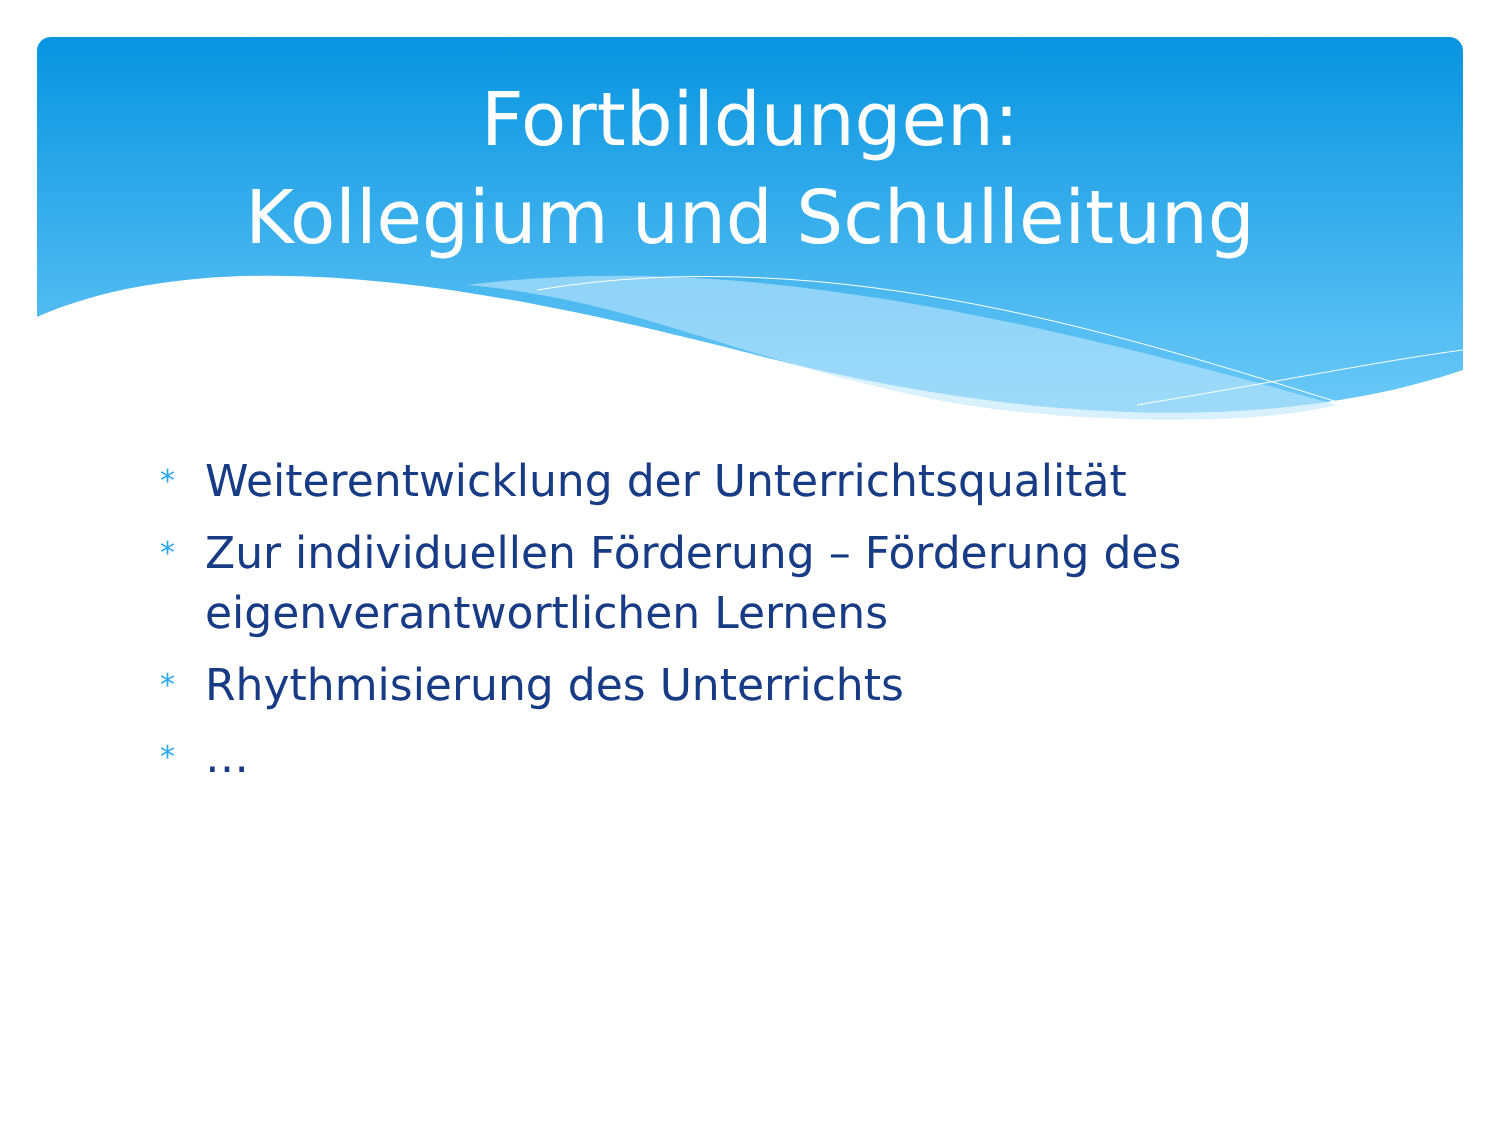Fortbildungen:
Kollegium und Schulleitung
* Weiterentwicklung der Unterrichtsqualität
* Zur individuellen Förderung – Förderung des eigenverantwortlichen Lernens
* Rhythmisierung des Unterrichts
* …